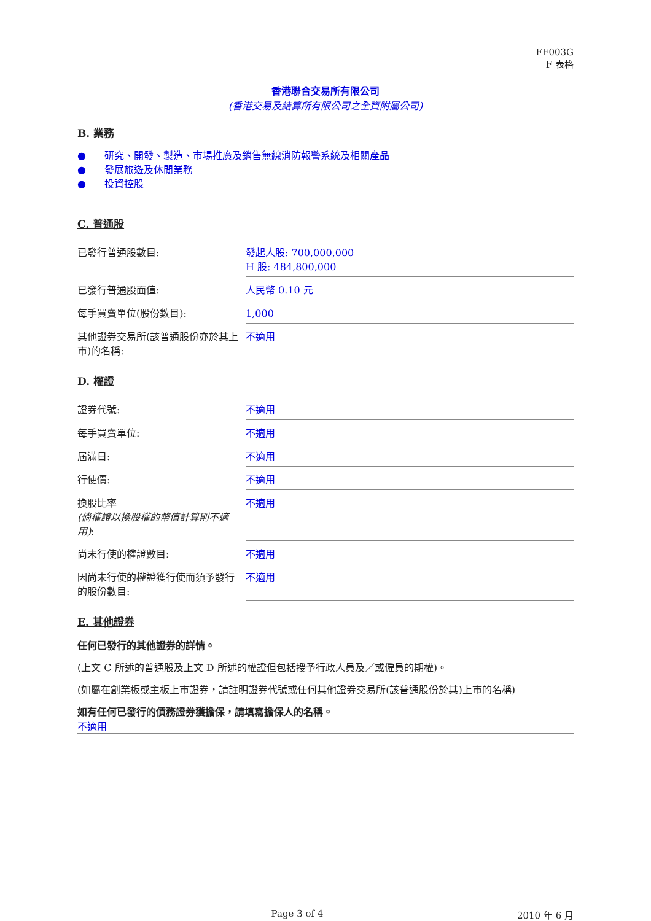FF003G
F 表格
香港聯合交易所有限公司
(香港交易及結算所有限公司之全資附屬公司)
B. 業務
● 研究、開發、製造、市場推廣及銷售無線消防報警系統及相關產品
● 發展旅遊及休閒業務
● 投資控股
C. 普通股
| 已發行普通股數目: | 發起人股: 700,000,000 H 股: 484,800,000 |
| 已發行普通股面值: | 人民幣 0.10 元 |
| 每手買賣單位(股份數目): | 1,000 |
| 其他證券交易所(該普通股份亦於其上市)的名稱: | 不適用 |
D. 權證
| 證券代號: | 不適用 |
| 每手買賣單位: | 不適用 |
| 屆滿日: | 不適用 |
| 行使價: | 不適用 |
| 換股比率 (倘權證以換股權的幣值計算則不適用) : | 不適用 |
| 尚未行使的權證數目: | 不適用 |
| 因尚未行使的權證獲行使而須予發行的股份數目: | 不適用 |
E. 其他證券
任何已發行的其他證券的詳情。
(上文 C 所述的普通股及上文 D 所述的權證但包括授予行政人員及／或僱員的期權)。
(如屬在創業板或主板上市證券，請註明證券代號或任何其他證券交易所(該普通股份於其)上市的名稱)
如有任何已發行的債務證券獲擔保，請填寫擔保人的名稱。
不適用
Page 3 of 4 2010 年 6 月